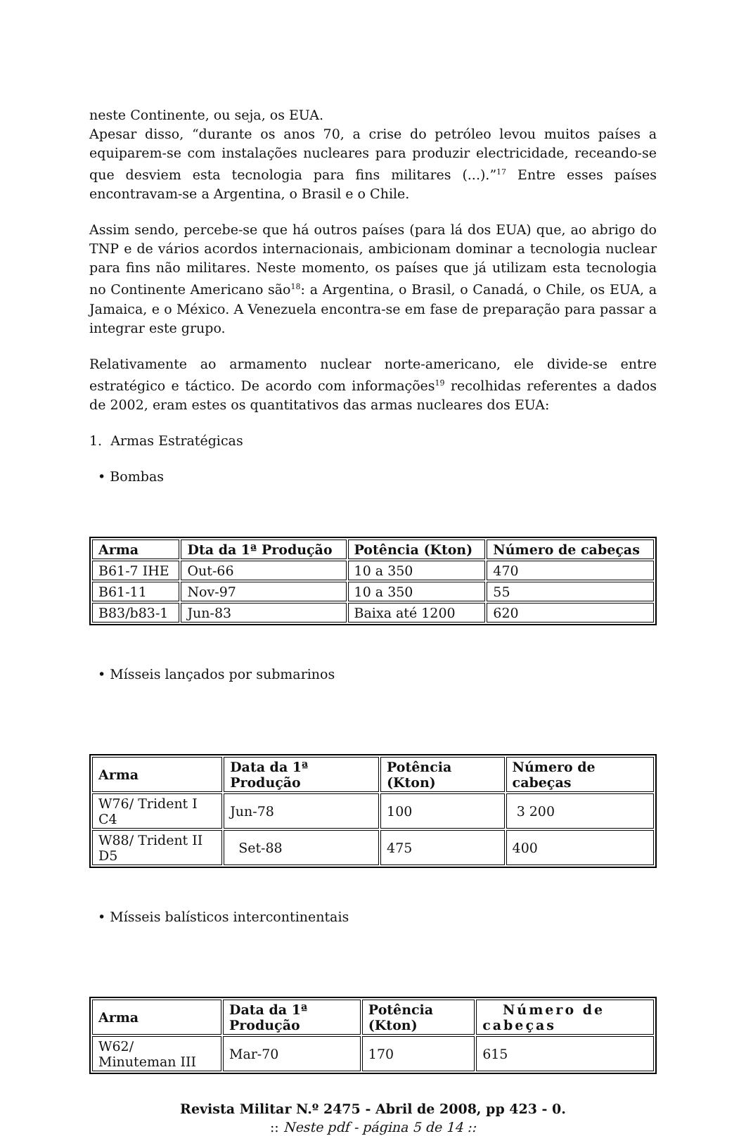neste Continente, ou seja, os EUA.
Apesar disso, “durante os anos 70, a crise do petróleo levou muitos países a equiparem-se com instalações nucleares para produzir electricidade, receando-se que desviem esta tecnologia para fins militares (...).”<sup>17</sup> Entre esses países encontravam-se a Argentina, o Brasil e o Chile.
Assim sendo, percebe-se que há outros países (para lá dos EUA) que, ao abrigo do TNP e de vários acordos internacionais, ambicionam dominar a tecnologia nuclear para fins não militares. Neste momento, os países que já utilizam esta tecnologia no Continente Americano são<sup>18</sup>: a Argentina, o Brasil, o Canadá, o Chile, os EUA, a Jamaica, e o México. A Venezuela encontra-se em fase de preparação para passar a integrar este grupo.
Relativamente ao armamento nuclear norte-americano, ele divide-se entre estratégico e táctico. De acordo com informações<sup>19</sup> recolhidas referentes a dados de 2002, eram estes os quantitativos das armas nucleares dos EUA:
1. Armas Estratégicas
• Bombas
| Arma | Dta da 1ª Produção | Potência (Kton) | Número de cabeças |
| --- | --- | --- | --- |
| B61-7 IHE | Out-66 | 10 a 350 | 470 |
| B61-11 | Nov-97 | 10 a 350 | 55 |
| B83/b83-1 | Jun-83 | Baixa até 1200 | 620 |
• Mísseis lançados por submarinos
| Arma | Data da 1ª Produção | Potência (Kton) | Número de cabeças |
| --- | --- | --- | --- |
| W76/ Trident I C4 | Jun-78 | 100 | 3 200 |
| W88/ Trident II D5 | Set-88 | 475 | 400 |
• Mísseis balísticos intercontinentais
| Arma | Data da 1ª Produção | Potência (Kton) | Número de cabeças |
| --- | --- | --- | --- |
| W62/ Minuteman III | Mar-70 | 170 | 615 |
Revista Militar N.º 2475 - Abril de 2008, pp 423 - 0.
:: Neste pdf - página 5 de 14 ::